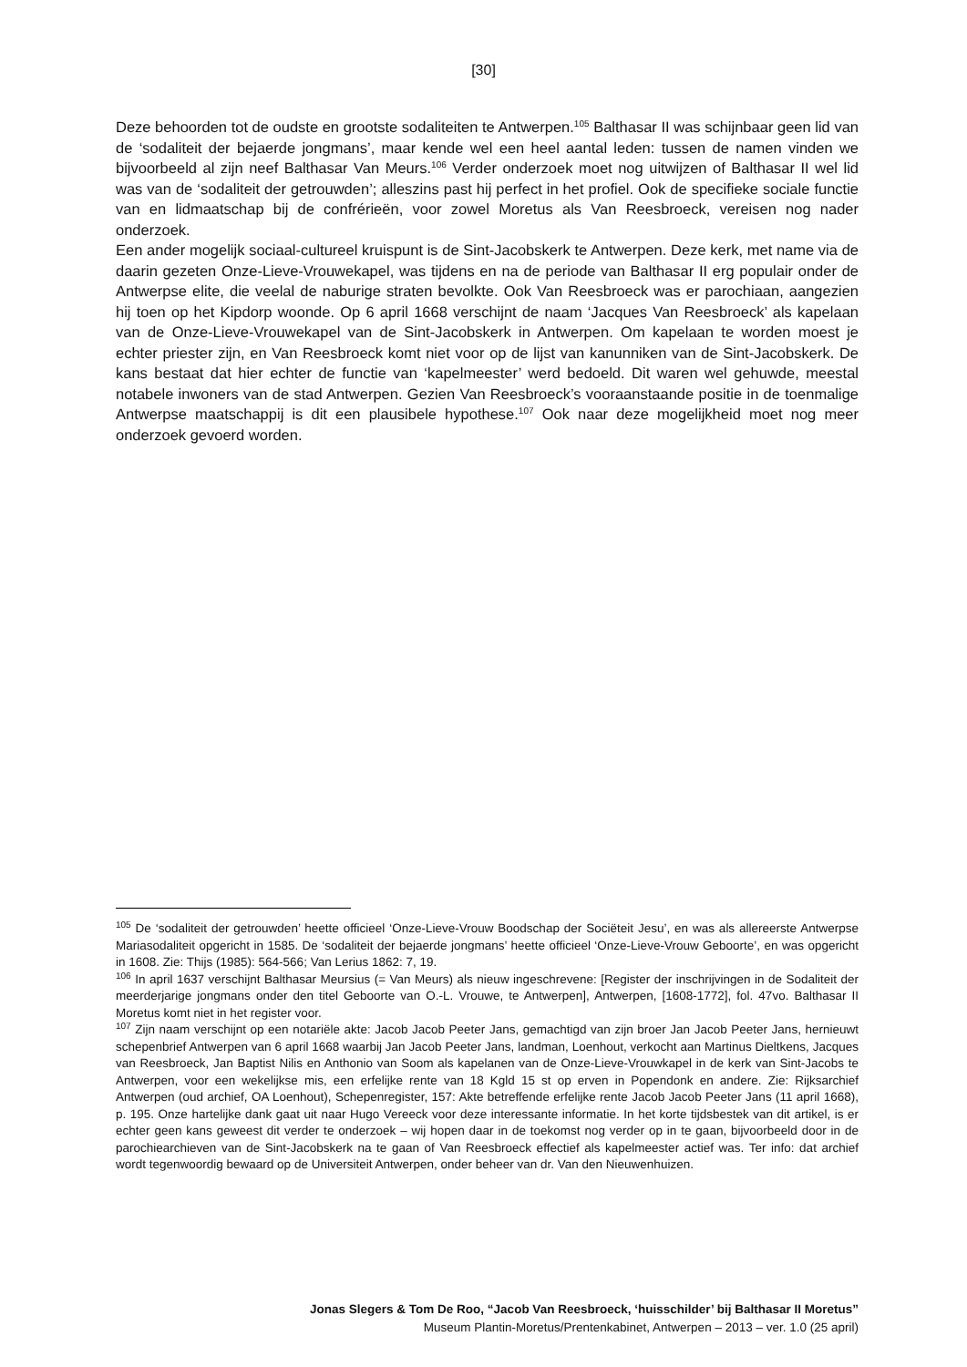[30]
Deze behoorden tot de oudste en grootste sodaliteiten te Antwerpen.<sup>105</sup> Balthasar II was schijnbaar geen lid van de ‘sodaliteit der bejaerde jongmans’, maar kende wel een heel aantal leden: tussen de namen vinden we bijvoorbeeld al zijn neef Balthasar Van Meurs.<sup>106</sup> Verder onderzoek moet nog uitwijzen of Balthasar II wel lid was van de ‘sodaliteit der getrouwden’; alleszins past hij perfect in het profiel. Ook de specifieke sociale functie van en lidmaatschap bij de confrérieën, voor zowel Moretus als Van Reesbroeck, vereisen nog nader onderzoek.
Een ander mogelijk sociaal-cultureel kruispunt is de Sint-Jacobskerk te Antwerpen. Deze kerk, met name via de daarin gezeten Onze-Lieve-Vrouwekapel, was tijdens en na de periode van Balthasar II erg populair onder de Antwerpse elite, die veelal de naburige straten bevolkte. Ook Van Reesbroeck was er parochiaan, aangezien hij toen op het Kipdorp woonde. Op 6 april 1668 verschijnt de naam ‘Jacques Van Reesbroeck’ als kapelaan van de Onze-Lieve-Vrouwekapel van de Sint-Jacobskerk in Antwerpen. Om kapelaan te worden moest je echter priester zijn, en Van Reesbroeck komt niet voor op de lijst van kanunniken van de Sint-Jacobskerk. De kans bestaat dat hier echter de functie van ‘kapelmeester’ werd bedoeld. Dit waren wel gehuwde, meestal notabele inwoners van de stad Antwerpen. Gezien Van Reesbroeck’s vooraanstaande positie in de toenmalige Antwerpse maatschappij is dit een plausibele hypothese.<sup>107</sup> Ook naar deze mogelijkheid moet nog meer onderzoek gevoerd worden.
<sup>105</sup> De ‘sodaliteit der getrouwden’ heette officieel ‘Onze-Lieve-Vrouw Boodschap der Sociëteit Jesu’, en was als allereerste Antwerpse Mariasodaliteit opgericht in 1585. De ‘sodaliteit der bejaerde jongmans’ heette officieel ‘Onze-Lieve-Vrouw Geboorte’, en was opgericht in 1608. Zie: Thijs (1985): 564-566; Van Lerius 1862: 7, 19.
<sup>106</sup> In april 1637 verschijnt Balthasar Meursius (= Van Meurs) als nieuw ingeschrevene: [Register der inschrijvingen in de Sodaliteit der meerderjarige jongmans onder den titel Geboorte van O.-L. Vrouwe, te Antwerpen], Antwerpen, [1608-1772], fol. 47vo. Balthasar II Moretus komt niet in het register voor.
<sup>107</sup> Zijn naam verschijnt op een notariële akte: Jacob Jacob Peeter Jans, gemachtigd van zijn broer Jan Jacob Peeter Jans, hernieuwt schepenbrief Antwerpen van 6 april 1668 waarbij Jan Jacob Peeter Jans, landman, Loenhout, verkocht aan Martinus Dieltkens, Jacques van Reesbroeck, Jan Baptist Nilis en Anthonio van Soom als kapelanen van de Onze-Lieve-Vrouwkapel in de kerk van Sint-Jacobs te Antwerpen, voor een wekelijkse mis, een erfelijke rente van 18 Kgld 15 st op erven in Popendonk en andere. Zie: Rijksarchief Antwerpen (oud archief, OA Loenhout), Schepenregister, 157: Akte betreffende erfelijke rente Jacob Jacob Peeter Jans (11 april 1668), p. 195. Onze hartelijke dank gaat uit naar Hugo Vereeck voor deze interessante informatie. In het korte tijdsbestek van dit artikel, is er echter geen kans geweest dit verder te onderzoek – wij hopen daar in de toekomst nog verder op in te gaan, bijvoorbeeld door in de parochiearchieven van de Sint-Jacobskerk na te gaan of Van Reesbroeck effectief als kapelmeester actief was. Ter info: dat archief wordt tegenwoordig bewaard op de Universiteit Antwerpen, onder beheer van dr. Van den Nieuwenhuizen.
Jonas Slegers & Tom De Roo, “Jacob Van Reesbroeck, ‘huisschilder’ bij Balthasar II Moretus”
Museum Plantin-Moretus/Prentenkabinet, Antwerpen – 2013 – ver. 1.0 (25 april)